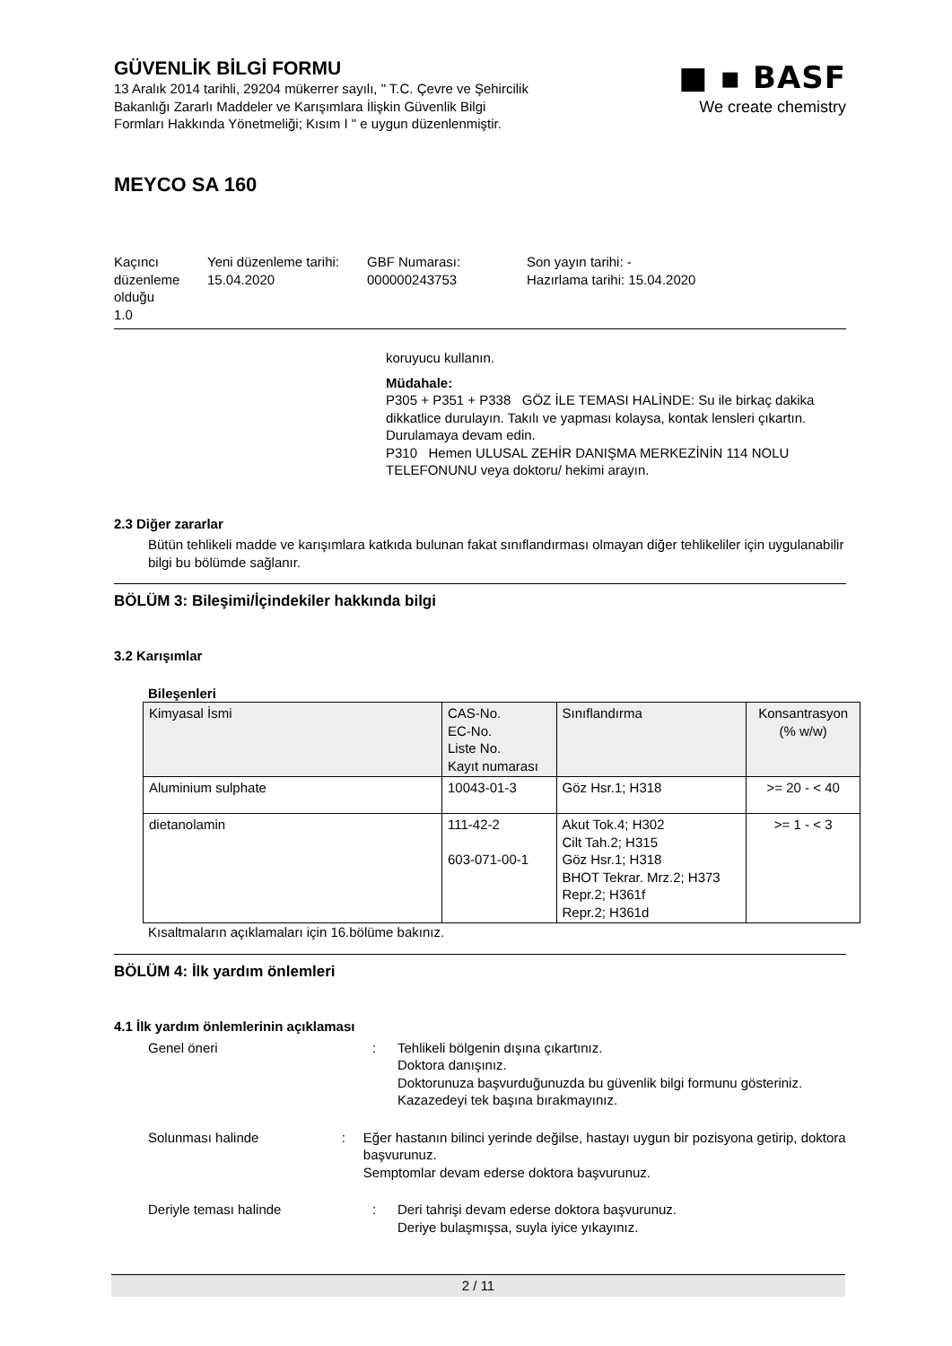GÜVENLİK BİLGİ FORMU
13 Aralık 2014 tarihli, 29204 mükerrer sayılı, " T.C. Çevre ve Şehircilik
Bakanlığı Zararlı Maddeler ve Karışımlara İlişkin Güvenlik Bilgi
Formları Hakkında Yönetmeliği; Kısım I " e uygun düzenlenmiştir.
■ ▪ BASF
We create chemistry
MEYCO SA 160
Kaçıncı düzenleme olduğu
1.0
Yeni düzenleme tarihi:
15.04.2020
GBF Numarası:
000000243753
Son yayın tarihi: -
Hazırlama tarihi: 15.04.2020
koruyucu kullanın.
Müdahale:
P305 + P351 + P338 GÖZ İLE TEMASI HALİNDE: Su ile birkaç dakika dikkatlice durulayın. Takılı ve yapması kolaysa, kontak lensleri çıkartın. Durulamaya devam edin.
P310 Hemen ULUSAL ZEHİR DANIŞMA MERKEZİNİN 114 NOLU TELEFONUNU veya doktoru/ hekimi arayın.
2.3 Diğer zararlar
Bütün tehlikeli madde ve karışımlara katkıda bulunan fakat sınıflandırması olmayan diğer tehlikeliler için uygulanabilir bilgi bu bölümde sağlanır.
BÖLÜM 3: Bileşimi/İçindekiler hakkında bilgi
3.2 Karışımlar
Bileşenleri
| Kimyasal İsmi | CAS-No. EC-No. Liste No. Kayıt numarası | Sınıflandırma | Konsantrasyon (% w/w) |
| --- | --- | --- | --- |
| Aluminium sulphate | 10043-01-3 | Göz Hsr.1; H318 | >= 20 - < 40 |
| dietanolamin | 111-42-2 603-071-00-1 | Akut Tok.4; H302 Cilt Tah.2; H315 Göz Hsr.1; H318 BHOT Tekrar. Mrz.2; H373 Repr.2; H361f Repr.2; H361d | >= 1 - < 3 |
Kısaltmaların açıklamaları için 16.bölüme bakınız.
BÖLÜM 4: İlk yardım önlemleri
4.1 İlk yardım önlemlerinin açıklaması
Genel öneri : Tehlikeli bölgenin dışına çıkartınız.
Doktora danışınız.
Doktorunuza başvurduğunuzda bu güvenlik bilgi formunu gösteriniz.
Kazazedeyi tek başına bırakmayınız.
Solunması halinde : Eğer hastanın bilinci yerinde değilse, hastayı uygun bir pozisyona getirip, doktora başvurunuz.
Semptomlar devam ederse doktora başvurunuz.
Deriyle teması halinde : Deri tahrişi devam ederse doktora başvurunuz.
Deriye bulaşmışsa, suyla iyice yıkayınız.
2 / 11